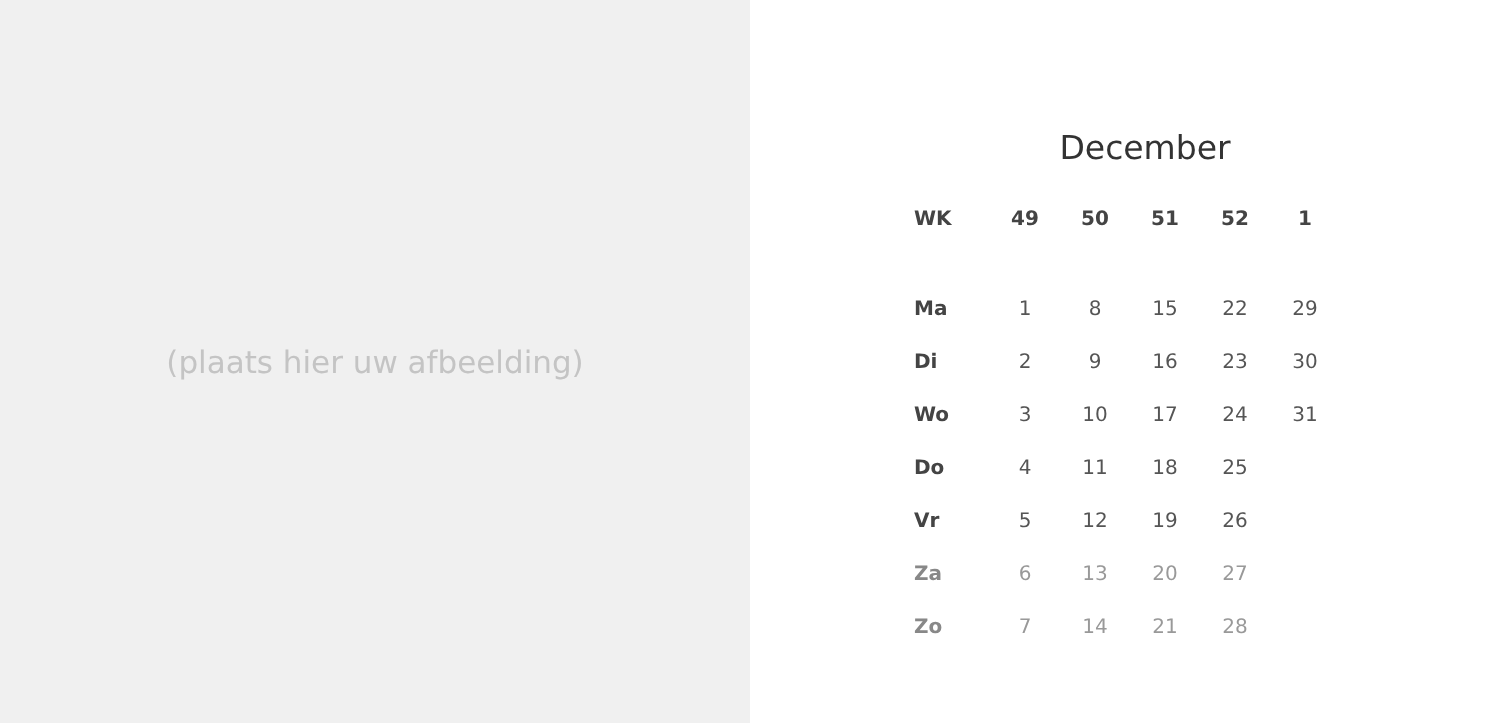(plaats hier uw afbeelding)
December
| WK | 49 | 50 | 51 | 52 | 1 |
| --- | --- | --- | --- | --- | --- |
| Ma | 1 | 8 | 15 | 22 | 29 |
| Di | 2 | 9 | 16 | 23 | 30 |
| Wo | 3 | 10 | 17 | 24 | 31 |
| Do | 4 | 11 | 18 | 25 | |
| Vr | 5 | 12 | 19 | 26 | |
| Za | 6 | 13 | 20 | 27 | |
| Zo | 7 | 14 | 21 | 28 | |